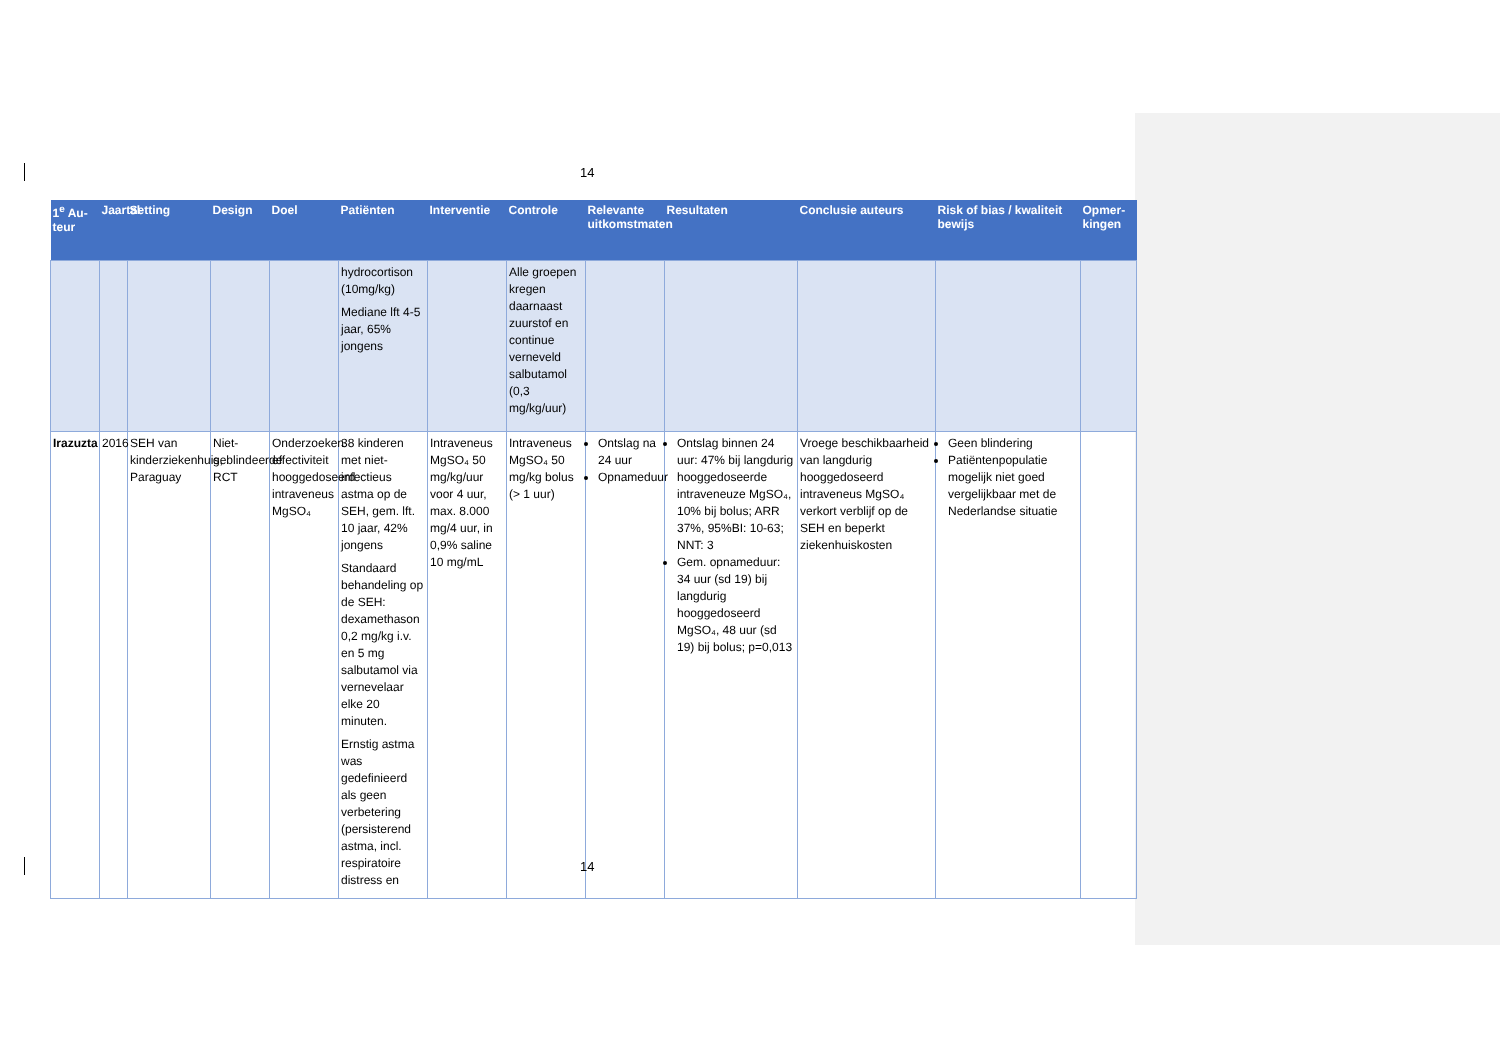14
| 1<sup>e</sup> Au-teur | Jaartal | Setting | Design | Doel | Patiënten | Interventie | Controle | Relevante uitkomstmaten | Resultaten | Conclusie auteurs | Risk of bias / kwaliteit bewijs | Opmer-kingen |
| --- | --- | --- | --- | --- | --- | --- | --- | --- | --- | --- | --- | --- |
| | | | | | hydrocortison (10mg/kg) Mediane lft 4-5 jaar, 65% jongens | | Alle groepen kregen daarnaast zuurstof en continue verneveld salbutamol (0,3 mg/kg/uur) | | | | | |
| Irazuzta | 2016 | SEH van kinderziekenhuis, Paraguay | Niet-geblindeerde RCT | Onderzoeken effectiviteit hooggedoseerd intraveneus MgSO₄ | 38 kinderen met niet-infectieus astma op de SEH, gem. lft. 10 jaar, 42% jongens Standaard behandeling op de SEH: dexamethason 0,2 mg/kg i.v. en 5 mg salbutamol via vernevelaar elke 20 minuten. Ernstig astma was gedefinieerd als geen verbetering (persisterend astma, incl. respiratoire distress en | Intraveneus MgSO₄ 50 mg/kg/uur voor 4 uur, max. 8.000 mg/4 uur, in 0,9% saline 10 mg/mL | Intraveneus MgSO₄ 50 mg/kg bolus (> 1 uur) | Ontslag na 24 uur Opnameduur | Ontslag binnen 24 uur: 47% bij langdurig hooggedoseerde intraveneuze MgSO₄, 10% bij bolus; ARR 37%, 95%BI: 10-63; NNT: 3 Gem. opnameduur: 34 uur (sd 19) bij langdurig hooggedoseerd MgSO₄, 48 uur (sd 19) bij bolus; p=0,013 | Vroege beschikbaarheid van langdurig hooggedoseerd intraveneus MgSO₄ verkort verblijf op de SEH en beperkt ziekenhuiskosten | Geen blindering Patiëntenpopulatie mogelijk niet goed vergelijkbaar met de Nederlandse situatie | |
14